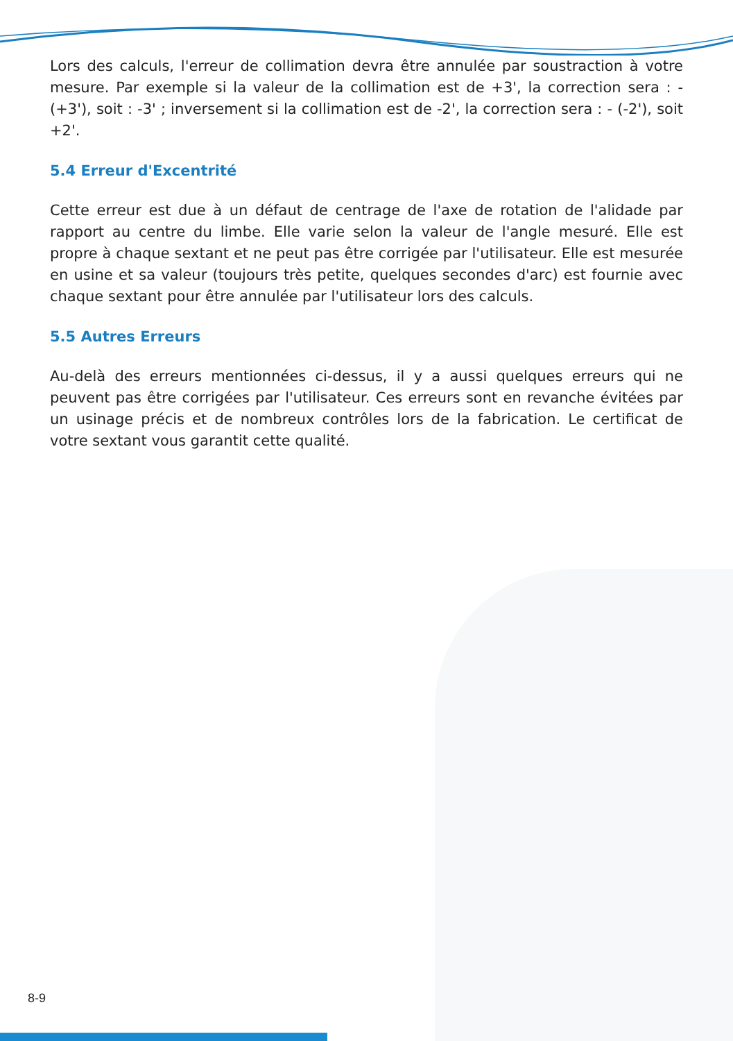Lors des calculs, l'erreur de collimation devra être annulée par soustraction à votre mesure. Par exemple si la valeur de la collimation est de +3', la correction sera : - (+3'), soit : -3' ; inversement si la collimation est de -2', la correction sera : - (-2'), soit +2'.
5.4 Erreur d'Excentrité
Cette erreur est due à un défaut de centrage de l'axe de rotation de l'alidade par rapport au centre du limbe. Elle varie selon la valeur de l'angle mesuré. Elle est propre à chaque sextant et ne peut pas être corrigée par l'utilisateur. Elle est mesurée en usine et sa valeur (toujours très petite, quelques secondes d'arc) est fournie avec chaque sextant pour être annulée par l'utilisateur lors des calculs.
5.5 Autres Erreurs
Au-delà des erreurs mentionnées ci-dessus, il y a aussi quelques erreurs qui ne peuvent pas être corrigées par l'utilisateur. Ces erreurs sont en revanche évitées par un usinage précis et de nombreux contrôles lors de la fabrication. Le certificat de votre sextant vous garantit cette qualité.
8-9